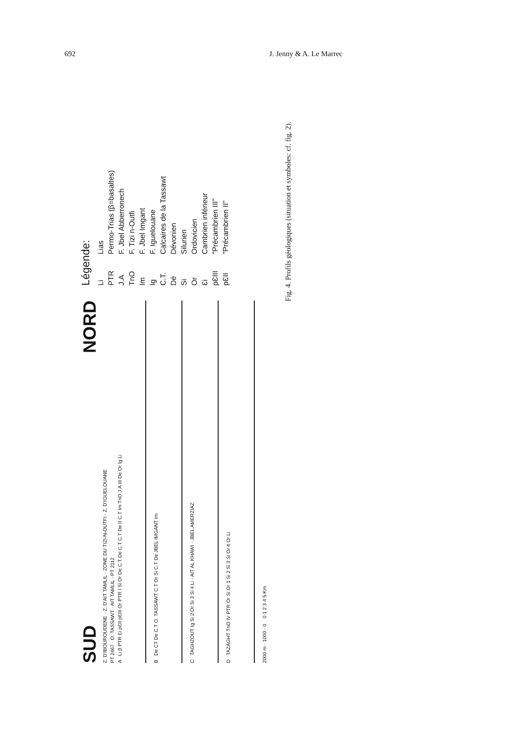692 J. Jenny & A. Le Marrec
SUD NORD
Z. D'IBOUROUDENE · Z. D'AIT TAMLIL · ZONE DU TIZI-N-OUTFI · Z. D'IGUELOUANE
PT 2467 · O. TASSAWT · AIT TAMLIL · PT 2112
A Li β PTR Ɛi pƐII pƐIII Or PTR I Si Or De C.T De C.T C.T De II C.T Im TnO J.A III De Or Ig Li
B De CT De C.T O. TASSAWT C.T Or Si C.T De JBEL IMGANT Im
C TAGHZOUT Ig Si 2 Or Si 3 Si 4 Li · AIT AL KHAWI · JBEL AMERZIAZ
D TAZAGHT TnO IV PTR Or Si Or 1 Si 2 Si 3 Si Or 4 Or Li
2000 m · 1000 · 0 0 1 2 3 4 5 Km
Légende:
Li Lias
PTR Permo-Trias (β=basaltes)
J.A F. Jbel Abberronech
TnO F. Tizi n-Outfi
Im F. Jbel Imgant
Ig F. Iguelouane
C.T. Calcaires de la Tassawt
Dé Dévonien
Si Silurien
Or Ordovicien
Ɛi Cambrien inférieur
pƐIII "Précambrien III"
pƐII "Précambrien II"
Fig. 4. Profils géologiques (situation et symboles: cf. fig. 2).